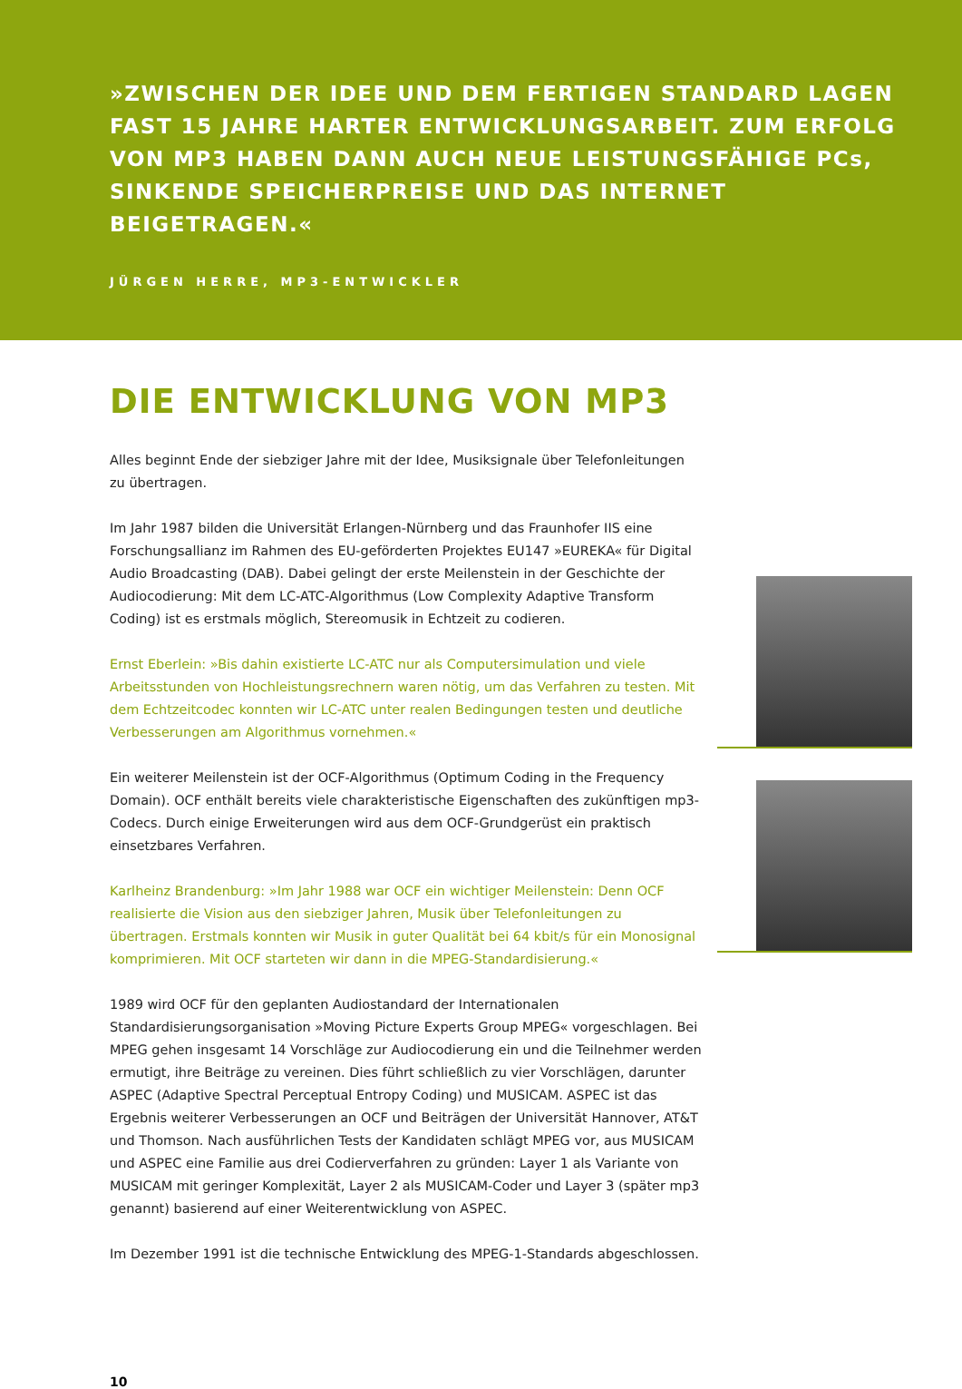»ZWISCHEN DER IDEE UND DEM FERTIGEN STANDARD LAGEN FAST 15 JAHRE HARTER ENTWICKLUNGSARBEIT. ZUM ERFOLG VON MP3 HABEN DANN AUCH NEUE LEISTUNGSFÄHIGE PCs, SINKENDE SPEICHERPREISE UND DAS INTERNET BEIGETRAGEN.«
JÜRGEN HERRE, MP3-ENTWICKLER
DIE ENTWICKLUNG VON MP3
Alles beginnt Ende der siebziger Jahre mit der Idee, Musiksignale über Telefonleitungen zu übertragen.
Im Jahr 1987 bilden die Universität Erlangen-Nürnberg und das Fraunhofer IIS eine Forschungsallianz im Rahmen des EU-geförderten Projektes EU147 »EUREKA« für Digital Audio Broadcasting (DAB). Dabei gelingt der erste Meilenstein in der Geschichte der Audiocodierung: Mit dem LC-ATC-Algorithmus (Low Complexity Adaptive Transform Coding) ist es erstmals möglich, Stereomusik in Echtzeit zu codieren.
Ernst Eberlein: »Bis dahin existierte LC-ATC nur als Computersimulation und viele Arbeitsstunden von Hochleistungsrechnern waren nötig, um das Verfahren zu testen. Mit dem Echtzeitcodec konnten wir LC-ATC unter realen Bedingungen testen und deutliche Verbesserungen am Algorithmus vornehmen.«
Ein weiterer Meilenstein ist der OCF-Algorithmus (Optimum Coding in the Frequency Domain). OCF enthält bereits viele charakteristische Eigenschaften des zukünftigen mp3-Codecs. Durch einige Erweiterungen wird aus dem OCF-Grundgerüst ein praktisch einsetzbares Verfahren.
Karlheinz Brandenburg: »Im Jahr 1988 war OCF ein wichtiger Meilenstein: Denn OCF realisierte die Vision aus den siebziger Jahren, Musik über Telefonleitungen zu übertragen. Erstmals konnten wir Musik in guter Qualität bei 64 kbit/s für ein Monosignal komprimieren. Mit OCF starteten wir dann in die MPEG-Standardisierung.«
1989 wird OCF für den geplanten Audiostandard der Internationalen Standardisierungsorganisation »Moving Picture Experts Group MPEG« vorgeschlagen. Bei MPEG gehen insgesamt 14 Vorschläge zur Audiocodierung ein und die Teilnehmer werden ermutigt, ihre Beiträge zu vereinen. Dies führt schließlich zu vier Vorschlägen, darunter ASPEC (Adaptive Spectral Perceptual Entropy Coding) und MUSICAM. ASPEC ist das Ergebnis weiterer Verbesserungen an OCF und Beiträgen der Universität Hannover, AT&T und Thomson. Nach ausführlichen Tests der Kandidaten schlägt MPEG vor, aus MUSICAM und ASPEC eine Familie aus drei Codierverfahren zu gründen: Layer 1 als Variante von MUSICAM mit geringer Komplexität, Layer 2 als MUSICAM-Coder und Layer 3 (später mp3 genannt) basierend auf einer Weiterentwicklung von ASPEC.
Im Dezember 1991 ist die technische Entwicklung des MPEG-1-Standards abgeschlossen.
10